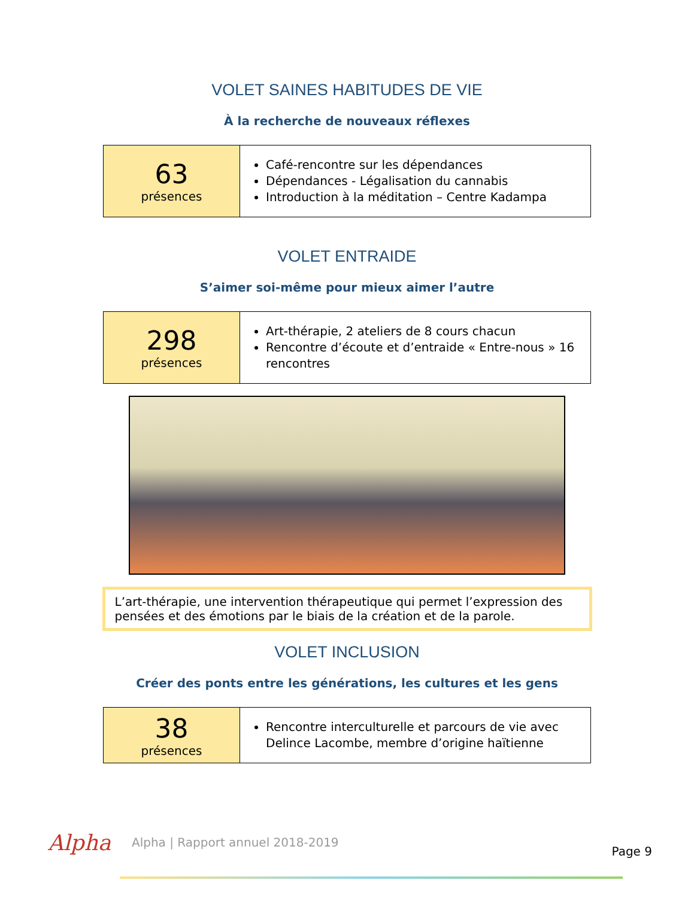VOLET SAINES HABITUDES DE VIE
À la recherche de nouveaux réflexes
| 63 présences | Café-rencontre sur les dépendances Dépendances - Légalisation du cannabis Introduction à la méditation – Centre Kadampa |
VOLET ENTRAIDE
S’aimer soi-même pour mieux aimer l’autre
| 298 présences | Art-thérapie, 2 ateliers de 8 cours chacun Rencontre d’écoute et d’entraide « Entre-nous » 16 rencontres |
L’art-thérapie, une intervention thérapeutique qui permet l’expression des pensées et des émotions par le biais de la création et de la parole.
VOLET INCLUSION
Créer des ponts entre les générations, les cultures et les gens
| 38 présences | Rencontre interculturelle et parcours de vie avec Delince Lacombe, membre d’origine haïtienne |
Alpha Alpha | Rapport annuel 2018-2019 Page 9